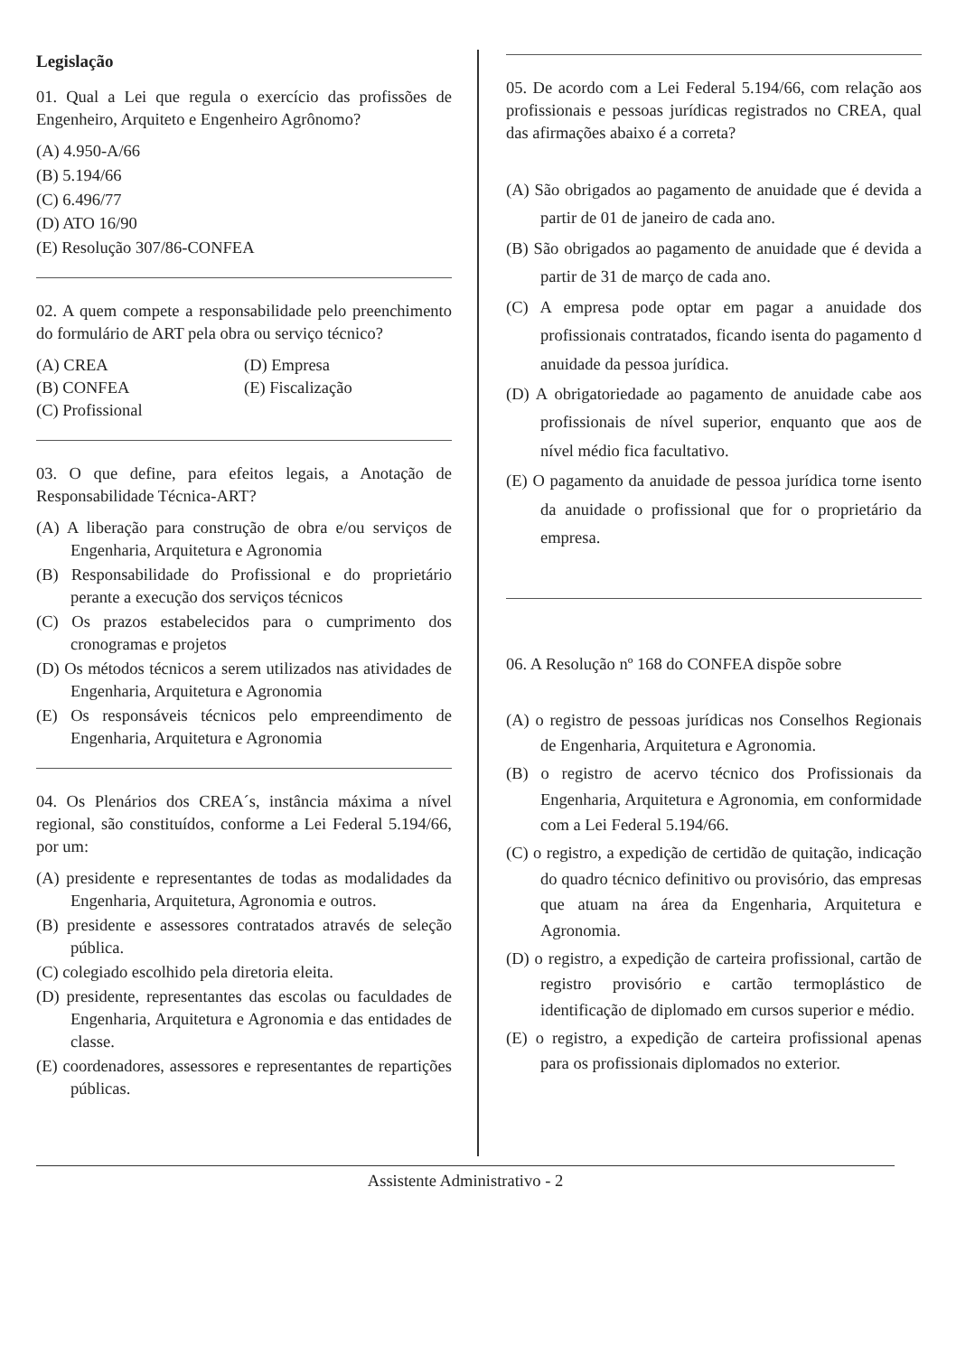Legislação
01. Qual a Lei que regula o exercício das profissões de Engenheiro, Arquiteto e Engenheiro Agrônomo?
(A) 4.950-A/66
(B) 5.194/66
(C) 6.496/77
(D) ATO 16/90
(E) Resolução 307/86-CONFEA
02. A quem compete a responsabilidade pelo preenchimento do formulário de ART pela obra ou serviço técnico?
(A) CREA
(B) CONFEA
(C) Profissional
(D) Empresa
(E) Fiscalização
03. O que define, para efeitos legais, a Anotação de Responsabilidade Técnica-ART?
(A) A liberação para construção de obra e/ou serviços de Engenharia, Arquitetura e Agronomia
(B) Responsabilidade do Profissional e do proprietário perante a execução dos serviços técnicos
(C) Os prazos estabelecidos para o cumprimento dos cronogramas e projetos
(D) Os métodos técnicos a serem utilizados nas atividades de Engenharia, Arquitetura e Agronomia
(E) Os responsáveis técnicos pelo empreendimento de Engenharia, Arquitetura e Agronomia
04. Os Plenários dos CREA´s, instância máxima a nível regional, são constituídos, conforme a Lei Federal 5.194/66, por um:
(A) presidente e representantes de todas as modalidades da Engenharia, Arquitetura, Agronomia e outros.
(B) presidente e assessores contratados através de seleção pública.
(C) colegiado escolhido pela diretoria eleita.
(D) presidente, representantes das escolas ou faculdades de Engenharia, Arquitetura e Agronomia e das entidades de classe.
(E) coordenadores, assessores e representantes de repartições públicas.
05. De acordo com a Lei Federal 5.194/66, com relação aos profissionais e pessoas jurídicas registrados no CREA, qual das afirmações abaixo é a correta?
(A) São obrigados ao pagamento de anuidade que é devida a partir de 01 de janeiro de cada ano.
(B) São obrigados ao pagamento de anuidade que é devida a partir de 31 de março de cada ano.
(C) A empresa pode optar em pagar a anuidade dos profissionais contratados, ficando isenta do pagamento d anuidade da pessoa jurídica.
(D) A obrigatoriedade ao pagamento de anuidade cabe aos profissionais de nível superior, enquanto que aos de nível médio fica facultativo.
(E) O pagamento da anuidade de pessoa jurídica torne isento da anuidade o profissional que for o proprietário da empresa.
06. A Resolução nº 168 do CONFEA dispõe sobre
(A) o registro de pessoas jurídicas nos Conselhos Regionais de Engenharia, Arquitetura e Agronomia.
(B) o registro de acervo técnico dos Profissionais da Engenharia, Arquitetura e Agronomia, em conformidade com a Lei Federal 5.194/66.
(C) o registro, a expedição de certidão de quitação, indicação do quadro técnico definitivo ou provisório, das empresas que atuam na área da Engenharia, Arquitetura e Agronomia.
(D) o registro, a expedição de carteira profissional, cartão de registro provisório e cartão termoplástico de identificação de diplomado em cursos superior e médio.
(E) o registro, a expedição de carteira profissional apenas para os profissionais diplomados no exterior.
Assistente Administrativo - 2